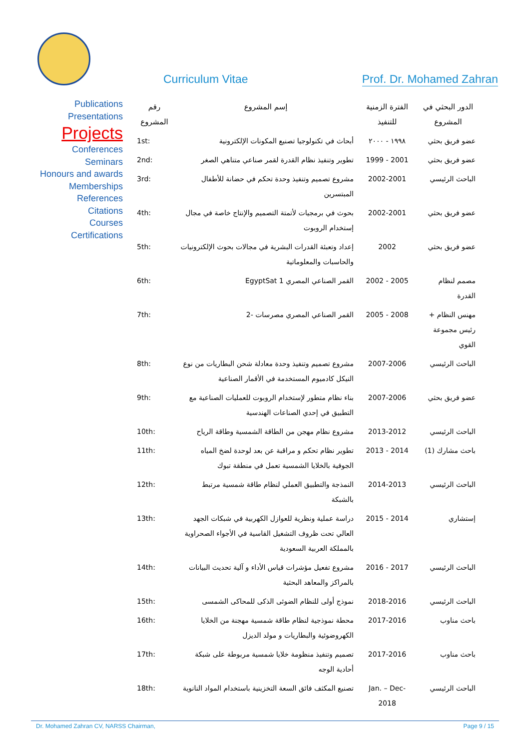Curriculum Vitae Prof. Dr. Mohamed Zahran
Publications
Presentations
Projects
Conferences
Seminars
Honours and awards
Memberships
References
Citations
Courses
Certifications
| الدور البحثي في المشروع | الفترة الزمنية للتنفيذ | إسم المشروع | رقم المشروع |
| --- | --- | --- | --- |
| عضو فريق بحثي | ١٩٩٨ - ٢٠٠٠ | أبحاث في تكنولوجيا تصنيع المكونات الإلكترونية | 1st: |
| عضو فريق بحثي | 2001 - 1999 | تطوير وتنفيذ نظام القدرة لقمر صناعي متناهي الصغر | 2nd: |
| الباحث الرئيسي | 2002-2001 | مشروع تصميم وتنفيذ وحدة تحكم في حضانة للأطفال المبتسرين | 3rd: |
| عضو فريق بحثي | 2002-2001 | بحوث في برمجيات لأتمتة التصميم والإنتاج خاصة في مجال إستخدام الروبوت | 4th: |
| عضو فريق بحثي | 2002 | إعداد وتعبئة القدرات البشرية في مجالات بحوث الإلكترونيات والحاسبات والمعلوماتية | 5th: |
| مصمم لنظام القدرة | 2005 - 2002 | القمر الصناعي المصري EgyptSat 1 | 6th: |
| مهنس النظام + رئيس مجموعة القوي | 2008 - 2005 | القمر الصناعي المصري مصرسات -2 | 7th: |
| الباحث الرئيسي | 2007-2006 | مشروع تصميم وتنفيذ وحدة معادلة شحن البطاريات من نوع النيكل كادميوم المستخدمة في الأقمار الصناعية | 8th: |
| عضو فريق بحثي | 2007-2006 | بناء نظام متطور لإستخدام الروبوت للعمليات الصناعية مع التطبيق في إحدي الصناعات الهندسية | 9th: |
| الباحث الرئيسي | 2013-2012 | مشروع نظام مهجن من الطاقة الشمسية وطاقة الرياح | 10th: |
| باحث مشارك (1) | 2014 - 2013 | تطوير نظام تحكم و مراقبة عن بعد لوحدة لضخ المياه الجوفية بالخلايا الشمسية تعمل في منطقة تبوك | 11th: |
| الباحث الرئيسي | 2014-2013 | النمذجة والتطبيق العملي لنظام طاقة شمسية مرتبط بالشبكة | 12th: |
| إستشاري | 2014 - 2015 | دراسة عملية ونظرية للعوازل الكهربية في شبكات الجهد العالي تحت ظروف التشغيل القاسية في الأجواء الصحراوية بالمملكة العربية السعودية | 13th: |
| الباحث الرئيسي | 2017 - 2016 | مشروع تفعيل مؤشرات قياس الأداء و آلية تحديث البيانات بالمراكز والمعاهد البحثية | 14th: |
| الباحث الرئيسي | 2018-2016 | نموذج أولى للنظام الضوئى الذكى للمحاكى الشمسى | 15th: |
| باحث مناوب | 2017-2016 | محطة نموذجية لنظام طاقة شمسية مهجنة من الخلايا الكهروضوئية والبطاريات و مولد الديزل | 16th: |
| باحث مناوب | 2017-2016 | تصميم وتنفيذ منظومة خلايا شمسية مربوطة على شبكة أحادية الوجه | 17th: |
| الباحث الرئيسي | Jan. – Dec- 2018 | تصنيع المكثف فائق السعة التخزينية باستخدام المواد النانوية | 18th: |
Dr. Mohamed Zahran CV, NARSS Chairman, Page 9 / 15